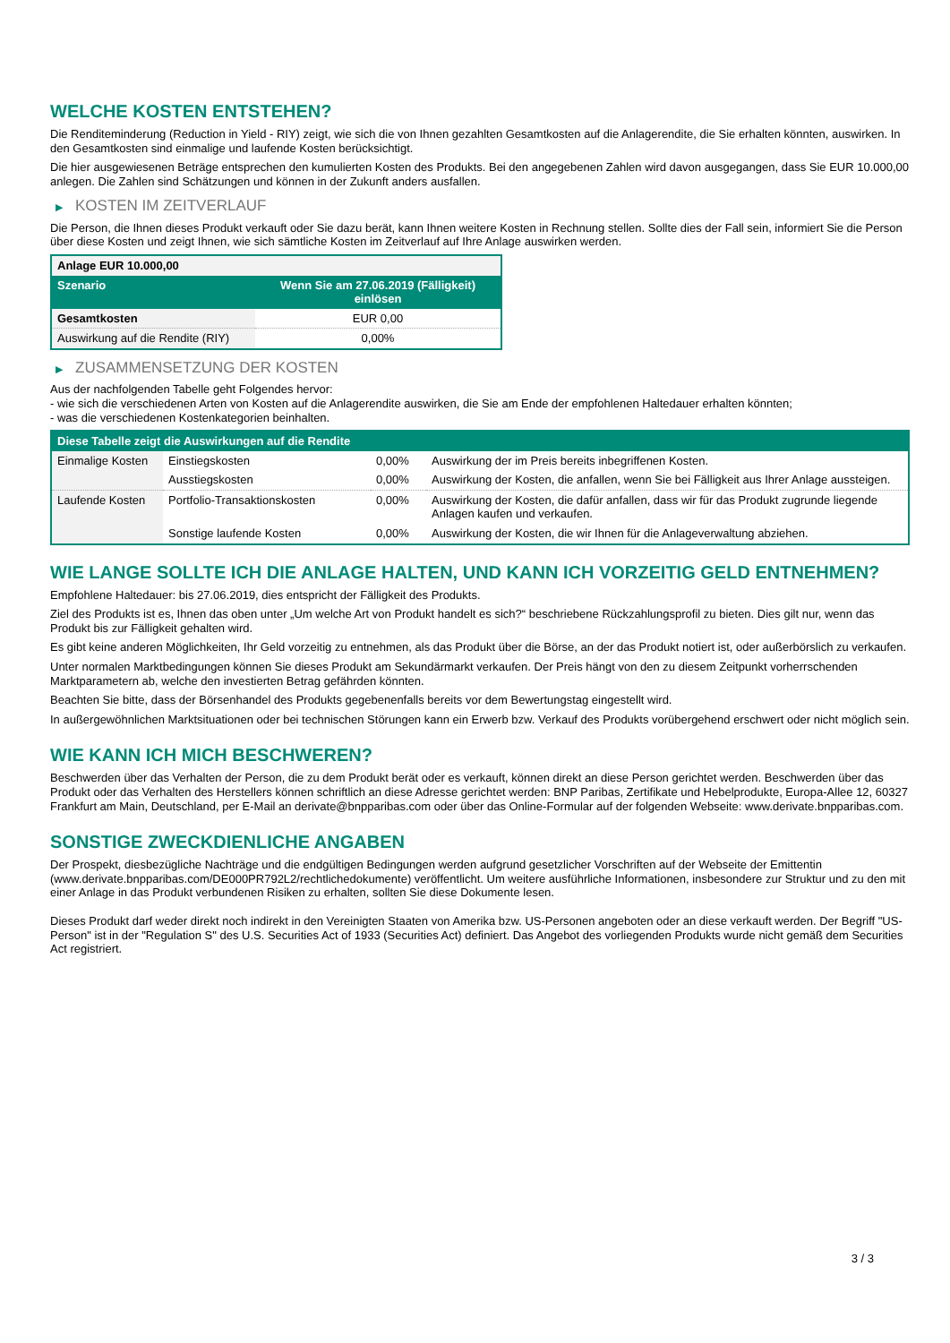WELCHE KOSTEN ENTSTEHEN?
Die Renditeminderung (Reduction in Yield - RIY) zeigt, wie sich die von Ihnen gezahlten Gesamtkosten auf die Anlagerendite, die Sie erhalten könnten, auswirken. In den Gesamtkosten sind einmalige und laufende Kosten berücksichtigt.
Die hier ausgewiesenen Beträge entsprechen den kumulierten Kosten des Produkts. Bei den angegebenen Zahlen wird davon ausgegangen, dass Sie EUR 10.000,00 anlegen. Die Zahlen sind Schätzungen und können in der Zukunft anders ausfallen.
▶ KOSTEN IM ZEITVERLAUF
Die Person, die Ihnen dieses Produkt verkauft oder Sie dazu berät, kann Ihnen weitere Kosten in Rechnung stellen. Sollte dies der Fall sein, informiert Sie die Person über diese Kosten und zeigt Ihnen, wie sich sämtliche Kosten im Zeitverlauf auf Ihre Anlage auswirken werden.
| Anlage EUR 10.000,00 | |
| --- | --- |
| Szenario | Wenn Sie am 27.06.2019 (Fälligkeit) einlösen |
| Gesamtkosten | EUR 0,00 |
| Auswirkung auf die Rendite (RIY) | 0,00% |
▶ ZUSAMMENSETZUNG DER KOSTEN
Aus der nachfolgenden Tabelle geht Folgendes hervor:
- wie sich die verschiedenen Arten von Kosten auf die Anlagerendite auswirken, die Sie am Ende der empfohlenen Haltedauer erhalten könnten;
- was die verschiedenen Kostenkategorien beinhalten.
| Diese Tabelle zeigt die Auswirkungen auf die Rendite | | | |
| --- | --- | --- | --- |
| Einmalige Kosten | Einstiegskosten | 0,00% | Auswirkung der im Preis bereits inbegriffenen Kosten. |
| | Ausstiegskosten | 0,00% | Auswirkung der Kosten, die anfallen, wenn Sie bei Fälligkeit aus Ihrer Anlage aussteigen. |
| Laufende Kosten | Portfolio-Transaktionskosten | 0,00% | Auswirkung der Kosten, die dafür anfallen, dass wir für das Produkt zugrunde liegende Anlagen kaufen und verkaufen. |
| | Sonstige laufende Kosten | 0,00% | Auswirkung der Kosten, die wir Ihnen für die Anlageverwaltung abziehen. |
WIE LANGE SOLLTE ICH DIE ANLAGE HALTEN, UND KANN ICH VORZEITIG GELD ENTNEHMEN?
Empfohlene Haltedauer: bis 27.06.2019, dies entspricht der Fälligkeit des Produkts.
Ziel des Produkts ist es, Ihnen das oben unter „Um welche Art von Produkt handelt es sich?“ beschriebene Rückzahlungsprofil zu bieten. Dies gilt nur, wenn das Produkt bis zur Fälligkeit gehalten wird.
Es gibt keine anderen Möglichkeiten, Ihr Geld vorzeitig zu entnehmen, als das Produkt über die Börse, an der das Produkt notiert ist, oder außerbörslich zu verkaufen.
Unter normalen Marktbedingungen können Sie dieses Produkt am Sekundärmarkt verkaufen. Der Preis hängt von den zu diesem Zeitpunkt vorherrschenden Marktparametern ab, welche den investierten Betrag gefährden könnten.
Beachten Sie bitte, dass der Börsenhandel des Produkts gegebenenfalls bereits vor dem Bewertungstag eingestellt wird.
In außergewöhnlichen Marktsituationen oder bei technischen Störungen kann ein Erwerb bzw. Verkauf des Produkts vorübergehend erschwert oder nicht möglich sein.
WIE KANN ICH MICH BESCHWEREN?
Beschwerden über das Verhalten der Person, die zu dem Produkt berät oder es verkauft, können direkt an diese Person gerichtet werden. Beschwerden über das Produkt oder das Verhalten des Herstellers können schriftlich an diese Adresse gerichtet werden: BNP Paribas, Zertifikate und Hebelprodukte, Europa-Allee 12, 60327 Frankfurt am Main, Deutschland, per E-Mail an derivate@bnpparibas.com oder über das Online-Formular auf der folgenden Webseite: www.derivate.bnpparibas.com.
SONSTIGE ZWECKDIENLICHE ANGABEN
Der Prospekt, diesbezügliche Nachträge und die endgültigen Bedingungen werden aufgrund gesetzlicher Vorschriften auf der Webseite der Emittentin (www.derivate.bnpparibas.com/DE000PR792L2/rechtlichedokumente) veröffentlicht. Um weitere ausführliche Informationen, insbesondere zur Struktur und zu den mit einer Anlage in das Produkt verbundenen Risiken zu erhalten, sollten Sie diese Dokumente lesen.
Dieses Produkt darf weder direkt noch indirekt in den Vereinigten Staaten von Amerika bzw. US-Personen angeboten oder an diese verkauft werden. Der Begriff "US-Person" ist in der "Regulation S" des U.S. Securities Act of 1933 (Securities Act) definiert. Das Angebot des vorliegenden Produkts wurde nicht gemäß dem Securities Act registriert.
3 / 3